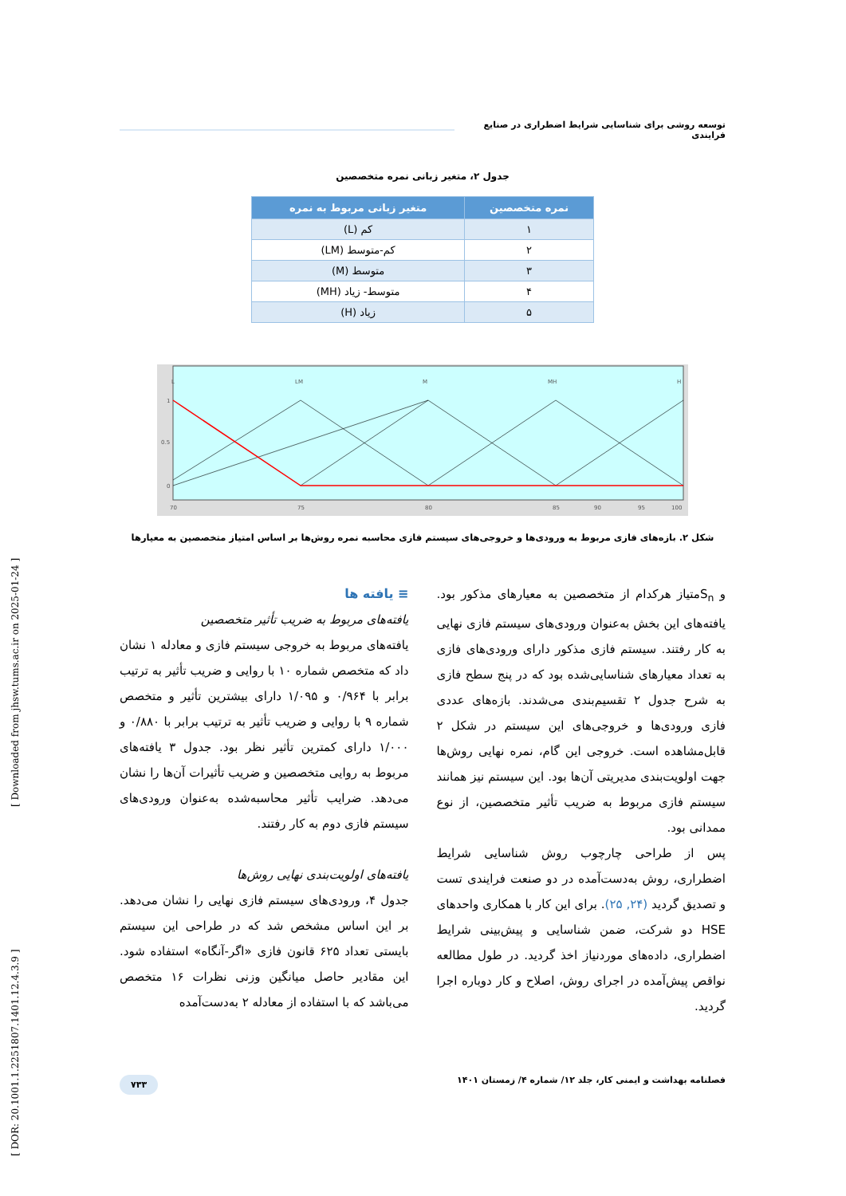توسعه روشی برای شناسایی شرایط اضطراری در صنایع فرایندی
جدول ۲، متغیر زبانی نمره متخصصین
| نمره متخصصین | متغیر زبانی مربوط به نمره |
| --- | --- |
| ۱ | کم (L) |
| ۲ | کم-متوسط (LM) |
| ۳ | متوسط (M) |
| ۴ | متوسط- زیاد (MH) |
| ۵ | زیاد (H) |
L
LM
M
MH
H
1
0.5
0
70
75
80
85
90
95
100
شکل ۲. بازه‌های فازی مربوط به ورودی‌ها و خروجی‌های سیستم فازی محاسبه نمره روش‌ها بر اساس امتیاز متخصصین به معیارها
و S<sub>n</sub>متیاز هرکدام از متخصصین به معیارهای مذکور بود. یافته‌های این بخش به‌عنوان ورودی‌های سیستم فازی نهایی به کار رفتند. سیستم فازی مذکور دارای ورودی‌های فازی به تعداد معیارهای شناسایی‌شده بود که در پنج سطح فازی به شرح جدول ۲ تقسیم‌بندی می‌شدند. بازه‌های عددی فازی ورودی‌ها و خروجی‌های این سیستم در شکل ۲ قابل‌مشاهده است. خروجی این گام، نمره نهایی روش‌ها جهت اولویت‌بندی مدیریتی آن‌ها بود. این سیستم نیز همانند سیستم فازی مربوط به ضریب تأثیر متخصصین، از نوع ممدانی بود.
پس از طراحی چارچوب روش شناسایی شرایط اضطراری، روش به‌دست‌آمده در دو صنعت فرایندی تست و تصدیق گردید (۲۴, ۲۵). برای این کار با همکاری واحدهای HSE دو شرکت، ضمن شناسایی و پیش‌بینی شرایط اضطراری، داده‌های موردنیاز اخذ گردید. در طول مطالعه نواقص پیش‌آمده در اجرای روش، اصلاح و کار دوباره اجرا گردید.
≡ یافته ها
یافته‌های مربوط به ضریب تأثیر متخصصین
یافته‌های مربوط به خروجی سیستم فازی و معادله ۱ نشان داد که متخصص شماره ۱۰ با روایی و ضریب تأثیر به ترتیب برابر با ۰/۹۶۴ و ۱/۰۹۵ دارای بیشترین تأثیر و متخصص شماره ۹ با روایی و ضریب تأثیر به ترتیب برابر با ۰/۸۸۰ و ۱/۰۰۰ دارای کمترین تأثیر نظر بود. جدول ۳ یافته‌های مربوط به روایی متخصصین و ضریب تأثیرات آن‌ها را نشان می‌دهد. ضرایب تأثیر محاسبه‌شده به‌عنوان ورودی‌های سیستم فازی دوم به کار رفتند.
یافته‌های اولویت‌بندی نهایی روش‌ها
جدول ۴، ورودی‌های سیستم فازی نهایی را نشان می‌دهد. بر این اساس مشخص شد که در طراحی این سیستم بایستی تعداد ۶۲۵ قانون فازی «اگر-آنگاه» استفاده شود. این مقادیر حاصل میانگین وزنی نظرات ۱۶ متخصص می‌باشد که با استفاده از معادله ۲ به‌دست‌آمده
فصلنامه بهداشت و ایمنی کار، جلد ۱۲/ شماره ۴/ زمستان ۱۴۰۱ ۷۳۳
[ DOR: 20.1001.1.2251807.1401.12.4.3.9 ] [ Downloaded from jhsw.tums.ac.ir on 2025-01-24 ]